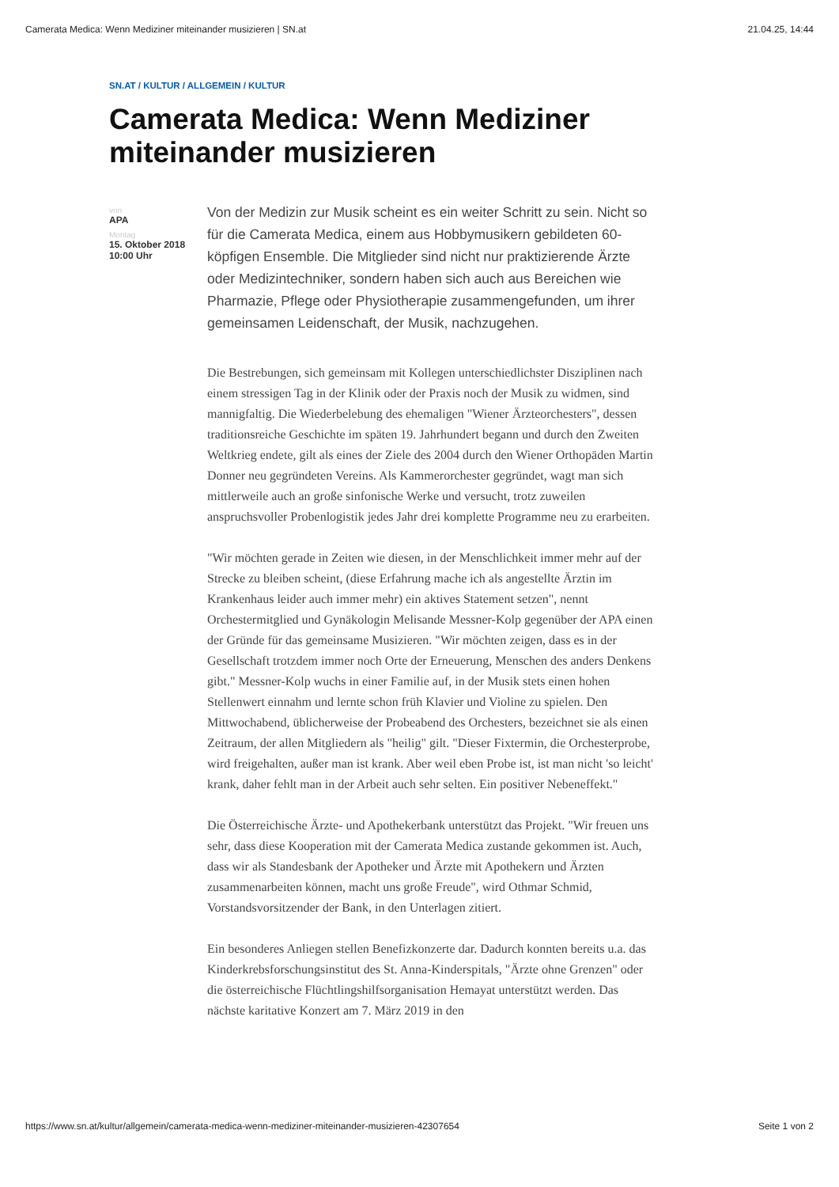Camerata Medica: Wenn Mediziner miteinander musizieren | SN.at 21.04.25, 14:44
SN.AT / KULTUR / ALLGEMEIN / KULTUR
Camerata Medica: Wenn Mediziner miteinander musizieren
von
APA
Montag
15. Oktober 2018
10:00 Uhr
Von der Medizin zur Musik scheint es ein weiter Schritt zu sein. Nicht so für die Camerata Medica, einem aus Hobbymusikern gebildeten 60-köpfigen Ensemble. Die Mitglieder sind nicht nur praktizierende Ärzte oder Medizintechniker, sondern haben sich auch aus Bereichen wie Pharmazie, Pflege oder Physiotherapie zusammengefunden, um ihrer gemeinsamen Leidenschaft, der Musik, nachzugehen.
Die Bestrebungen, sich gemeinsam mit Kollegen unterschiedlichster Disziplinen nach einem stressigen Tag in der Klinik oder der Praxis noch der Musik zu widmen, sind mannigfaltig. Die Wiederbelebung des ehemaligen "Wiener Ärzteorchesters", dessen traditionsreiche Geschichte im späten 19. Jahrhundert begann und durch den Zweiten Weltkrieg endete, gilt als eines der Ziele des 2004 durch den Wiener Orthopäden Martin Donner neu gegründeten Vereins. Als Kammerorchester gegründet, wagt man sich mittlerweile auch an große sinfonische Werke und versucht, trotz zuweilen anspruchsvoller Probenlogistik jedes Jahr drei komplette Programme neu zu erarbeiten.
"Wir möchten gerade in Zeiten wie diesen, in der Menschlichkeit immer mehr auf der Strecke zu bleiben scheint, (diese Erfahrung mache ich als angestellte Ärztin im Krankenhaus leider auch immer mehr) ein aktives Statement setzen", nennt Orchestermitglied und Gynäkologin Melisande Messner-Kolp gegenüber der APA einen der Gründe für das gemeinsame Musizieren. "Wir möchten zeigen, dass es in der Gesellschaft trotzdem immer noch Orte der Erneuerung, Menschen des anders Denkens gibt." Messner-Kolp wuchs in einer Familie auf, in der Musik stets einen hohen Stellenwert einnahm und lernte schon früh Klavier und Violine zu spielen. Den Mittwochabend, üblicherweise der Probeabend des Orchesters, bezeichnet sie als einen Zeitraum, der allen Mitgliedern als "heilig" gilt. "Dieser Fixtermin, die Orchesterprobe, wird freigehalten, außer man ist krank. Aber weil eben Probe ist, ist man nicht 'so leicht' krank, daher fehlt man in der Arbeit auch sehr selten. Ein positiver Nebeneffekt."
Die Österreichische Ärzte- und Apothekerbank unterstützt das Projekt. "Wir freuen uns sehr, dass diese Kooperation mit der Camerata Medica zustande gekommen ist. Auch, dass wir als Standesbank der Apotheker und Ärzte mit Apothekern und Ärzten zusammenarbeiten können, macht uns große Freude", wird Othmar Schmid, Vorstandsvorsitzender der Bank, in den Unterlagen zitiert.
Ein besonderes Anliegen stellen Benefizkonzerte dar. Dadurch konnten bereits u.a. das Kinderkrebsforschungsinstitut des St. Anna-Kinderspitals, "Ärzte ohne Grenzen" oder die österreichische Flüchtlingshilfsorganisation Hemayat unterstützt werden. Das nächste karitative Konzert am 7. März 2019 in den
https://www.sn.at/kultur/allgemein/camerata-medica-wenn-mediziner-miteinander-musizieren-42307654 Seite 1 von 2